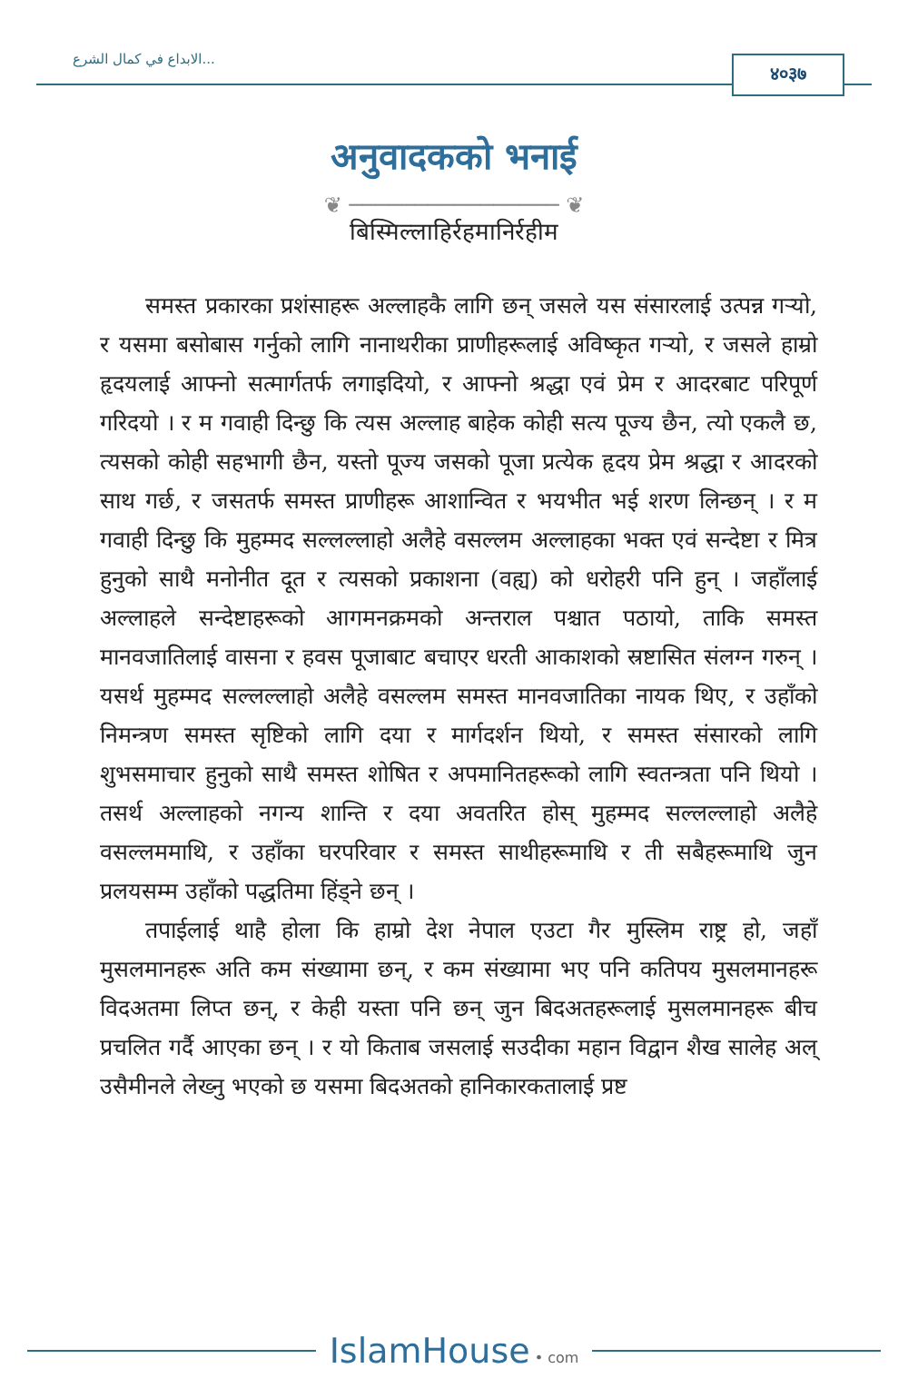الابداع في كمال الشرع...
४०३७
अनुवादकको भनाई
❦ ──────────────── ❦
बिस्मिल्लाहिर्रहमानिर्रहीम
समस्त प्रकारका प्रशंसाहरू अल्लाहकै लागि छन् जसले यस संसारलाई उत्पन्न गर्‍यो, र यसमा बसोबास गर्नुको लागि नानाथरीका प्राणीहरूलाई अविष्कृत गर्‍यो, र जसले हाम्रो हृदयलाई आफ्नो सत्मार्गतर्फ लगाइदियो, र आफ्नो श्रद्धा एवं प्रेम र आदरबाट परिपूर्ण गरिदयो । र म गवाही दिन्छु कि त्यस अल्लाह बाहेक कोही सत्य पूज्य छैन, त्यो एकलै छ, त्यसको कोही सहभागी छैन, यस्तो पूज्य जसको पूजा प्रत्येक हृदय प्रेम श्रद्धा र आदरको साथ गर्छ, र जसतर्फ समस्त प्राणीहरू आशान्वित र भयभीत भई शरण लिन्छन् । र म गवाही दिन्छु कि मुहम्मद सल्लल्लाहो अलैहे वसल्लम अल्लाहका भक्त एवं सन्देष्टा र मित्र हुनुको साथै मनोनीत दूत र त्यसको प्रकाशना (वह्य) को धरोहरी पनि हुन् । जहाँलाई अल्लाहले सन्देष्टाहरूको आगमनक्रमको अन्तराल पश्चात पठायो, ताकि समस्त मानवजातिलाई वासना र हवस पूजाबाट बचाएर धरती आकाशको स्रष्टासित संलग्न गरुन् । यसर्थ मुहम्मद सल्लल्लाहो अलैहे वसल्लम समस्त मानवजातिका नायक थिए, र उहाँको निमन्त्रण समस्त सृष्टिको लागि दया र मार्गदर्शन थियो, र समस्त संसारको लागि शुभसमाचार हुनुको साथै समस्त शोषित र अपमानितहरूको लागि स्वतन्त्रता पनि थियो । तसर्थ अल्लाहको नगन्य शान्ति र दया अवतरित होस् मुहम्मद सल्लल्लाहो अलैहे वसल्लममाथि, र उहाँका घरपरिवार र समस्त साथीहरूमाथि र ती सबैहरूमाथि जुन प्रलयसम्म उहाँको पद्धतिमा हिंड्ने छन् ।
तपाईलाई थाहै होला कि हाम्रो देश नेपाल एउटा गैर मुस्लिम राष्ट्र हो, जहाँ मुसलमानहरू अति कम संख्यामा छन्, र कम संख्यामा भए पनि कतिपय मुसलमानहरू विदअतमा लिप्त छन्, र केही यस्ता पनि छन् जुन बिदअतहरूलाई मुसलमानहरू बीच प्रचलित गर्दै आएका छन् । र यो किताब जसलाई सउदीका महान विद्वान शैख सालेह अल् उसैमीनले लेख्नु भएको छ यसमा बिदअतको हानिकारकतालाई प्रष्ट
IslamHouse • com